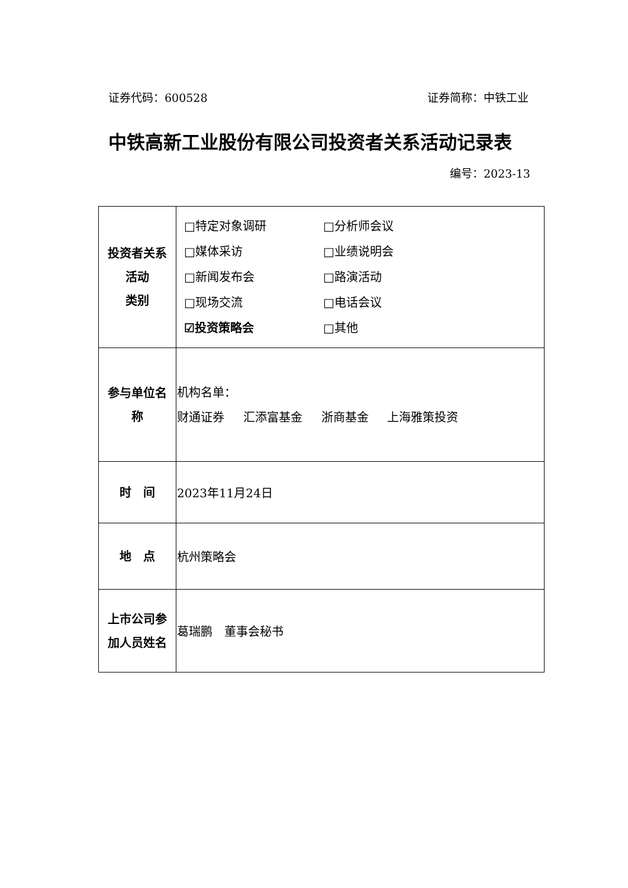证券代码：600528 证券简称：中铁工业
中铁高新工业股份有限公司投资者关系活动记录表
编号：2023-13
| 投资者关系 活动 类别 | □特定对象调研 □分析师会议 □媒体采访 □业绩说明会 □新闻发布会 □路演活动 □现场交流 □电话会议 ☑投资策略会 □其他 |
| 参与单位名 称 | 机构名单： 财通证券 汇添富基金 浙商基金 上海雅策投资 |
| 时 间 | 2023年11月24日 |
| 地 点 | 杭州策略会 |
| 上市公司参 加人员姓名 | 葛瑞鹏 董事会秘书 |